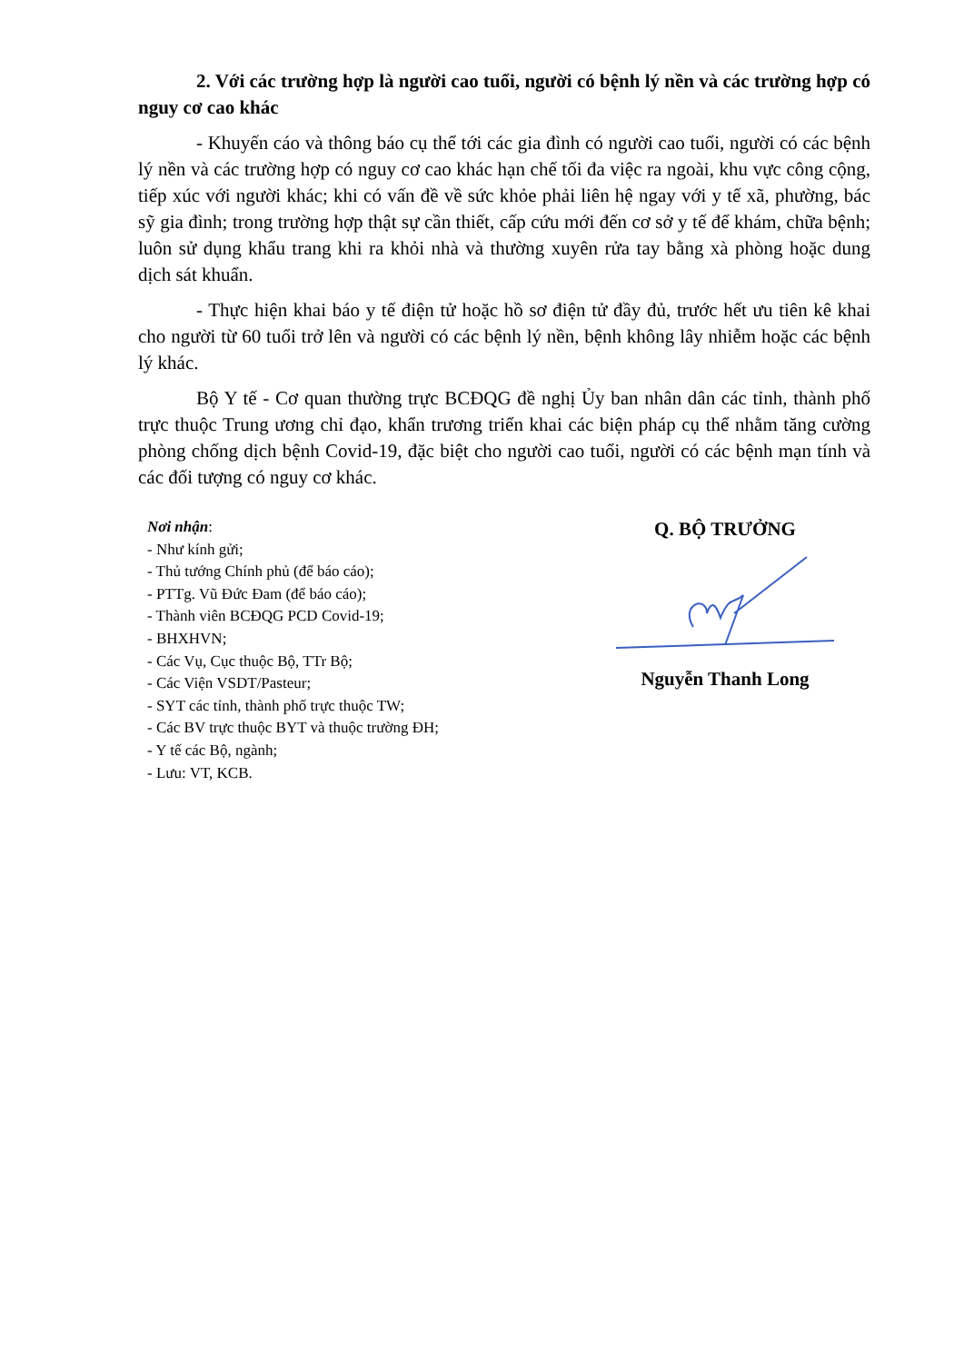2. Với các trường hợp là người cao tuổi, người có bệnh lý nền và các trường hợp có nguy cơ cao khác
- Khuyến cáo và thông báo cụ thể tới các gia đình có người cao tuổi, người có các bệnh lý nền và các trường hợp có nguy cơ cao khác hạn chế tối đa việc ra ngoài, khu vực công cộng, tiếp xúc với người khác; khi có vấn đề về sức khỏe phải liên hệ ngay với y tế xã, phường, bác sỹ gia đình; trong trường hợp thật sự cần thiết, cấp cứu mới đến cơ sở y tế để khám, chữa bệnh; luôn sử dụng khẩu trang khi ra khỏi nhà và thường xuyên rửa tay bằng xà phòng hoặc dung dịch sát khuẩn.
- Thực hiện khai báo y tế điện tử hoặc hồ sơ điện tử đầy đủ, trước hết ưu tiên kê khai cho người từ 60 tuổi trở lên và người có các bệnh lý nền, bệnh không lây nhiễm hoặc các bệnh lý khác.
Bộ Y tế - Cơ quan thường trực BCĐQG đề nghị Ủy ban nhân dân các tỉnh, thành phố trực thuộc Trung ương chỉ đạo, khẩn trương triển khai các biện pháp cụ thể nhằm tăng cường phòng chống dịch bệnh Covid-19, đặc biệt cho người cao tuổi, người có các bệnh mạn tính và các đối tượng có nguy cơ khác.
Nơi nhận:
- Như kính gửi;
- Thủ tướng Chính phủ (để báo cáo);
- PTTg. Vũ Đức Đam (để báo cáo);
- Thành viên BCĐQG PCD Covid-19;
- BHXHVN;
- Các Vụ, Cục thuộc Bộ, TTr Bộ;
- Các Viện VSDT/Pasteur;
- SYT các tỉnh, thành phố trực thuộc TW;
- Các BV trực thuộc BYT và thuộc trường ĐH;
- Y tế các Bộ, ngành;
- Lưu: VT, KCB.
Q. BỘ TRƯỞNG
Nguyễn Thanh Long